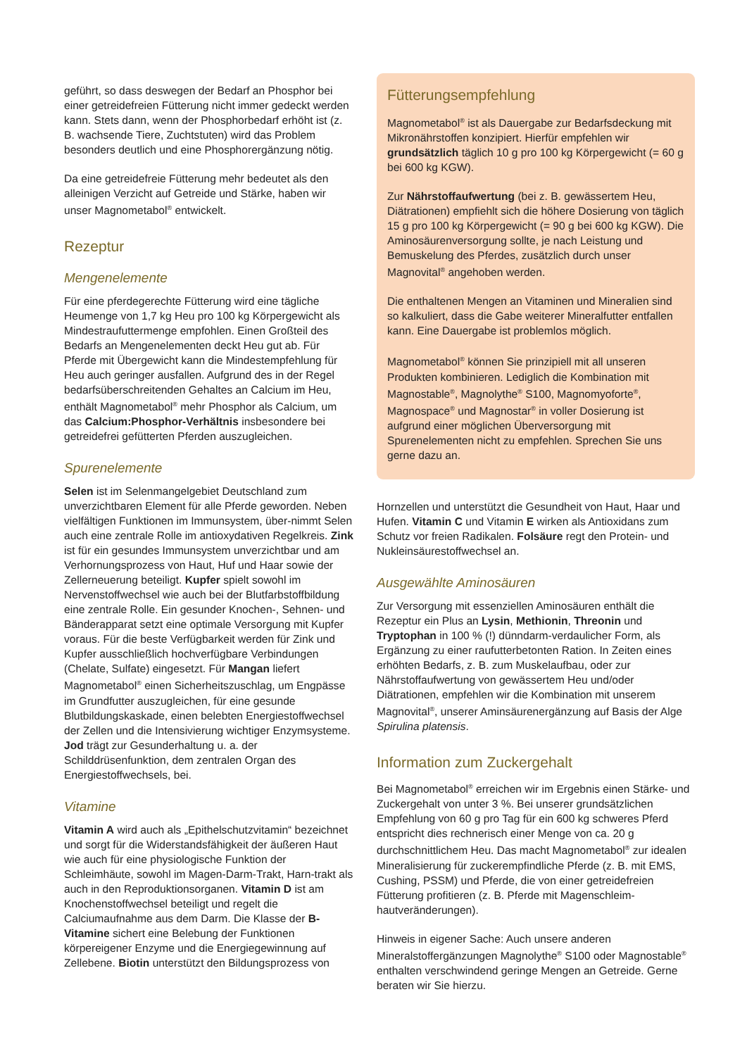geführt, so dass deswegen der Bedarf an Phosphor bei einer getreidefreien Fütterung nicht immer gedeckt werden kann. Stets dann, wenn der Phosphorbedarf erhöht ist (z. B. wachsende Tiere, Zuchtstuten) wird das Problem besonders deutlich und eine Phosphorergänzung nötig.
Da eine getreidefreie Fütterung mehr bedeutet als den alleinigen Verzicht auf Getreide und Stärke, haben wir unser Magnometabol<sup>®</sup> entwickelt.
Rezeptur
Mengenelemente
Für eine pferdegerechte Fütterung wird eine tägliche Heumenge von 1,7 kg Heu pro 100 kg Körpergewicht als Mindestraufuttermenge empfohlen. Einen Großteil des Bedarfs an Mengenelementen deckt Heu gut ab. Für Pferde mit Übergewicht kann die Mindestempfehlung für Heu auch geringer ausfallen. Aufgrund des in der Regel bedarfsüberschreitenden Gehaltes an Calcium im Heu, enthält Magnometabol<sup>®</sup> mehr Phosphor als Calcium, um das Calcium:Phosphor-Verhältnis insbesondere bei getreidefrei gefütterten Pferden auszugleichen.
Spurenelemente
Selen ist im Selenmangelgebiet Deutschland zum unverzichtbaren Element für alle Pferde geworden. Neben vielfältigen Funktionen im Immunsystem, über-nimmt Selen auch eine zentrale Rolle im antioxydativen Regelkreis. Zink ist für ein gesundes Immunsystem unverzichtbar und am Verhornungsprozess von Haut, Huf und Haar sowie der Zellerneuerung beteiligt. Kupfer spielt sowohl im Nervenstoffwechsel wie auch bei der Blutfarbstoffbildung eine zentrale Rolle. Ein gesunder Knochen-, Sehnen- und Bänderapparat setzt eine optimale Versorgung mit Kupfer voraus. Für die beste Verfügbarkeit werden für Zink und Kupfer ausschließlich hochverfügbare Verbindungen (Chelate, Sulfate) eingesetzt. Für Mangan liefert Magnometabol<sup>®</sup> einen Sicherheitszuschlag, um Engpässe im Grundfutter auszugleichen, für eine gesunde Blutbildungskaskade, einen belebten Energiestoffwechsel der Zellen und die Intensivierung wichtiger Enzymsysteme. Jod trägt zur Gesunderhaltung u. a. der Schilddrüsenfunktion, dem zentralen Organ des Energiestoffwechsels, bei.
Vitamine
Vitamin A wird auch als „Epithelschutzvitamin“ bezeichnet und sorgt für die Widerstandsfähigkeit der äußeren Haut wie auch für eine physiologische Funktion der Schleimhäute, sowohl im Magen-Darm-Trakt, Harn-trakt als auch in den Reproduktionsorganen. Vitamin D ist am Knochenstoffwechsel beteiligt und regelt die Calciumaufnahme aus dem Darm. Die Klasse der B-Vitamine sichert eine Belebung der Funktionen körpereigener Enzyme und die Energiegewinnung auf Zellebene. Biotin unterstützt den Bildungsprozess von
Fütterungsempfehlung
Magnometabol<sup>®</sup> ist als Dauergabe zur Bedarfsdeckung mit Mikronährstoffen konzipiert. Hierfür empfehlen wir grundsätzlich täglich 10 g pro 100 kg Körpergewicht (= 60 g bei 600 kg KGW).
Zur Nährstoffaufwertung (bei z. B. gewässertem Heu, Diätrationen) empfiehlt sich die höhere Dosierung von täglich 15 g pro 100 kg Körpergewicht (= 90 g bei 600 kg KGW). Die Aminosäurenversorgung sollte, je nach Leistung und Bemuskelung des Pferdes, zusätzlich durch unser Magnovital<sup>®</sup> angehoben werden.
Die enthaltenen Mengen an Vitaminen und Mineralien sind so kalkuliert, dass die Gabe weiterer Mineralfutter entfallen kann. Eine Dauergabe ist problemlos möglich.
Magnometabol<sup>®</sup> können Sie prinzipiell mit all unseren Produkten kombinieren. Lediglich die Kombination mit Magnostable<sup>®</sup>, Magnolythe<sup>®</sup> S100, Magnomyoforte<sup>®</sup>, Magnospace<sup>®</sup> und Magnostar<sup>®</sup> in voller Dosierung ist aufgrund einer möglichen Überversorgung mit Spurenelementen nicht zu empfehlen. Sprechen Sie uns gerne dazu an.
Hornzellen und unterstützt die Gesundheit von Haut, Haar und Hufen. Vitamin C und Vitamin E wirken als Antioxidans zum Schutz vor freien Radikalen. Folsäure regt den Protein- und Nukleinsäurestoffwechsel an.
Ausgewählte Aminosäuren
Zur Versorgung mit essenziellen Aminosäuren enthält die Rezeptur ein Plus an Lysin, Methionin, Threonin und Tryptophan in 100 % (!) dünndarm-verdaulicher Form, als Ergänzung zu einer raufutterbetonten Ration. In Zeiten eines erhöhten Bedarfs, z. B. zum Muskelaufbau, oder zur Nährstoffaufwertung von gewässertem Heu und/oder Diätrationen, empfehlen wir die Kombination mit unserem Magnovital<sup>®</sup>, unserer Aminsäurenergänzung auf Basis der Alge Spirulina platensis.
Information zum Zuckergehalt
Bei Magnometabol<sup>®</sup> erreichen wir im Ergebnis einen Stärke- und Zuckergehalt von unter 3 %. Bei unserer grundsätzlichen Empfehlung von 60 g pro Tag für ein 600 kg schweres Pferd entspricht dies rechnerisch einer Menge von ca. 20 g durchschnittlichem Heu. Das macht Magnometabol<sup>®</sup> zur idealen Mineralisierung für zuckerempfindliche Pferde (z. B. mit EMS, Cushing, PSSM) und Pferde, die von einer getreidefreien Fütterung profitieren (z. B. Pferde mit Magenschleim-hautveränderungen).
Hinweis in eigener Sache: Auch unsere anderen Mineralstoffergänzungen Magnolythe<sup>®</sup> S100 oder Magnostable<sup>®</sup> enthalten verschwindend geringe Mengen an Getreide. Gerne beraten wir Sie hierzu.